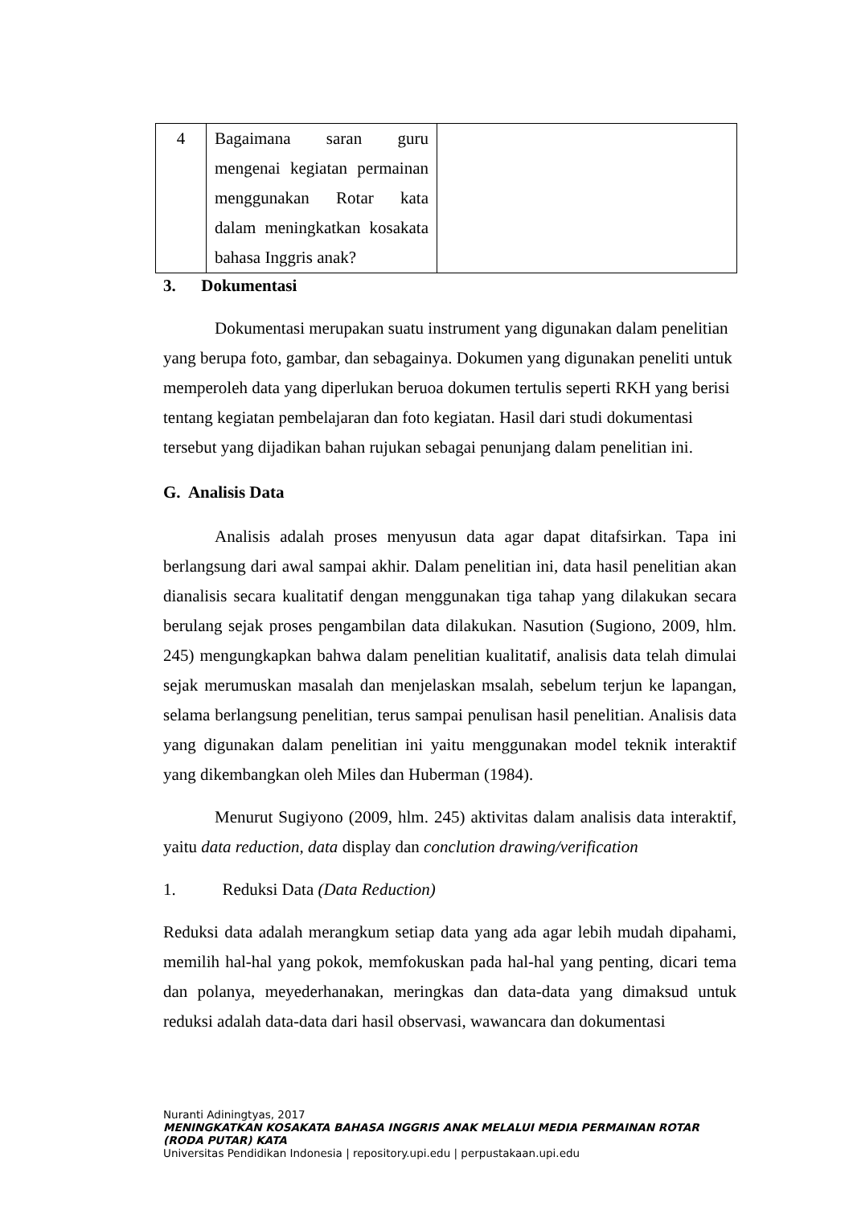| 4 | Bagaimana saran guru mengenai kegiatan permainan menggunakan Rotar kata dalam meningkatkan kosakata bahasa Inggris anak? | |
3. Dokumentasi
Dokumentasi merupakan suatu instrument yang digunakan dalam penelitian yang berupa foto, gambar, dan sebagainya. Dokumen yang digunakan peneliti untuk memperoleh data yang diperlukan beruoa dokumen tertulis seperti RKH yang berisi tentang kegiatan pembelajaran dan foto kegiatan. Hasil dari studi dokumentasi tersebut yang dijadikan bahan rujukan sebagai penunjang dalam penelitian ini.
G. Analisis Data
Analisis adalah proses menyusun data agar dapat ditafsirkan. Tapa ini berlangsung dari awal sampai akhir. Dalam penelitian ini, data hasil penelitian akan dianalisis secara kualitatif dengan menggunakan tiga tahap yang dilakukan secara berulang sejak proses pengambilan data dilakukan. Nasution (Sugiono, 2009, hlm. 245) mengungkapkan bahwa dalam penelitian kualitatif, analisis data telah dimulai sejak merumuskan masalah dan menjelaskan msalah, sebelum terjun ke lapangan, selama berlangsung penelitian, terus sampai penulisan hasil penelitian. Analisis data yang digunakan dalam penelitian ini yaitu menggunakan model teknik interaktif yang dikembangkan oleh Miles dan Huberman (1984).
Menurut Sugiyono (2009, hlm. 245) aktivitas dalam analisis data interaktif, yaitu data reduction, data display dan conclution drawing/verification
1. Reduksi Data (Data Reduction)
Reduksi data adalah merangkum setiap data yang ada agar lebih mudah dipahami, memilih hal-hal yang pokok, memfokuskan pada hal-hal yang penting, dicari tema dan polanya, meyederhanakan, meringkas dan data-data yang dimaksud untuk reduksi adalah data-data dari hasil observasi, wawancara dan dokumentasi
Nuranti Adiningtyas, 2017
MENINGKATKAN KOSAKATA BAHASA INGGRIS ANAK MELALUI MEDIA PERMAINAN ROTAR (RODA PUTAR) KATA
Universitas Pendidikan Indonesia | repository.upi.edu | perpustakaan.upi.edu